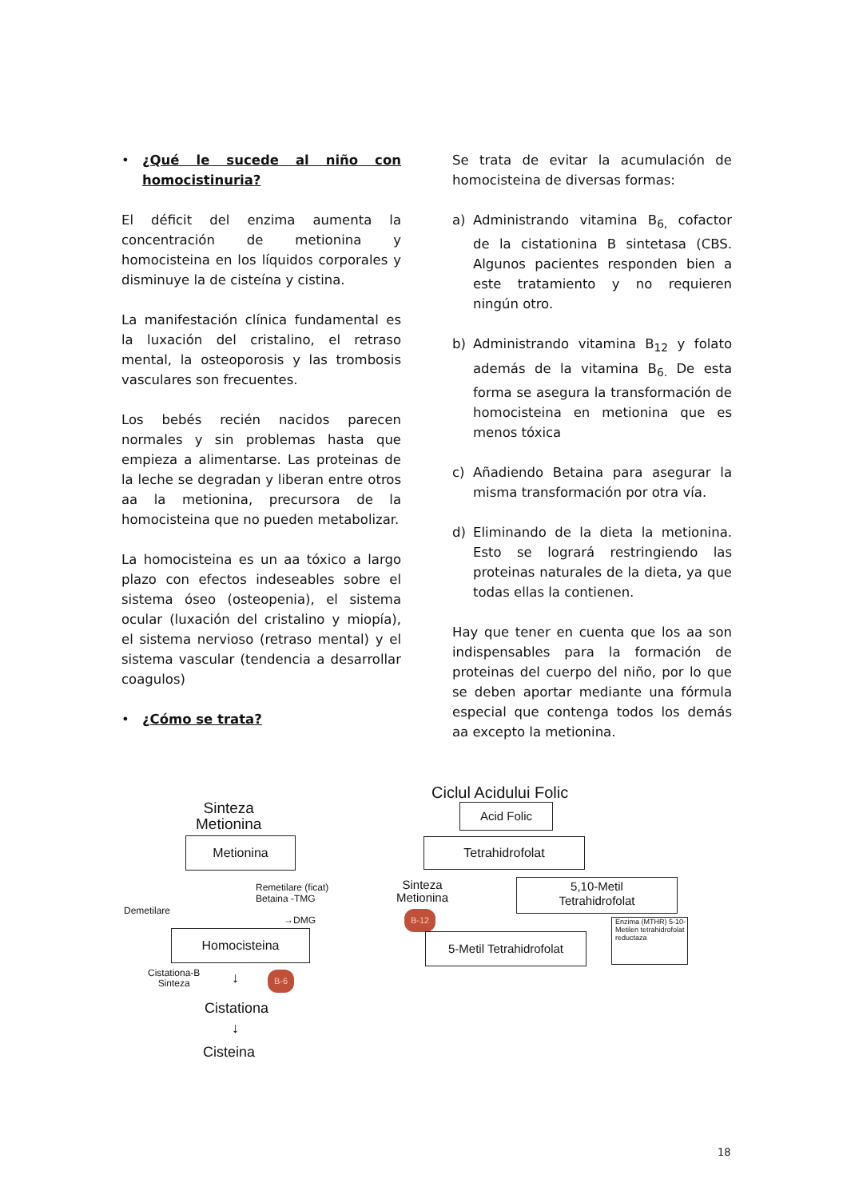• ¿Qué le sucede al niño con homocistinuria?
El déficit del enzima aumenta la concentración de metionina y homocisteina en los líquidos corporales y disminuye la de cisteína y cistina.
La manifestación clínica fundamental es la luxación del cristalino, el retraso mental, la osteoporosis y las trombosis vasculares son frecuentes.
Los bebés recién nacidos parecen normales y sin problemas hasta que empieza a alimentarse. Las proteinas de la leche se degradan y liberan entre otros aa la metionina, precursora de la homocisteina que no pueden metabolizar.
La homocisteina es un aa tóxico a largo plazo con efectos indeseables sobre el sistema óseo (osteopenia), el sistema ocular (luxación del cristalino y miopía), el sistema nervioso (retraso mental) y el sistema vascular (tendencia a desarrollar coagulos)
• ¿Cómo se trata?
Se trata de evitar la acumulación de homocisteina de diversas formas:
a) Administrando vitamina B<sub>6,</sub> cofactor de la cistationina B sintetasa (CBS. Algunos pacientes responden bien a este tratamiento y no requieren ningún otro.
b) Administrando vitamina B<sub>12</sub> y folato además de la vitamina B<sub>6.</sub> De esta forma se asegura la transformación de homocisteina en metionina que es menos tóxica
c) Añadiendo Betaina para asegurar la misma transformación por otra vía.
d) Eliminando de la dieta la metionina. Esto se logrará restringiendo las proteinas naturales de la dieta, ya que todas ellas la contienen.
Hay que tener en cuenta que los aa son indispensables para la formación de proteinas del cuerpo del niño, por lo que se deben aportar mediante una fórmula especial que contenga todos los demás aa excepto la metionina.
Sinteza
Metionina
Metionina
Demetilare
Remetilare (ficat)
Betaina -TMG
→DMG
Homocisteina
Cistationa-B
Sinteza
↓ B-6
Cistationa
↓
Cisteina
Ciclul Acidului Folic
Acid Folic
Tetrahidrofolat
Sinteza
Metionina
B-12
5,10-Metil
Tetrahidrofolat
5-Metil Tetrahidrofolat
Enzima (MTHR) 5-10-Metilen tetrahidrofolat reductaza
18